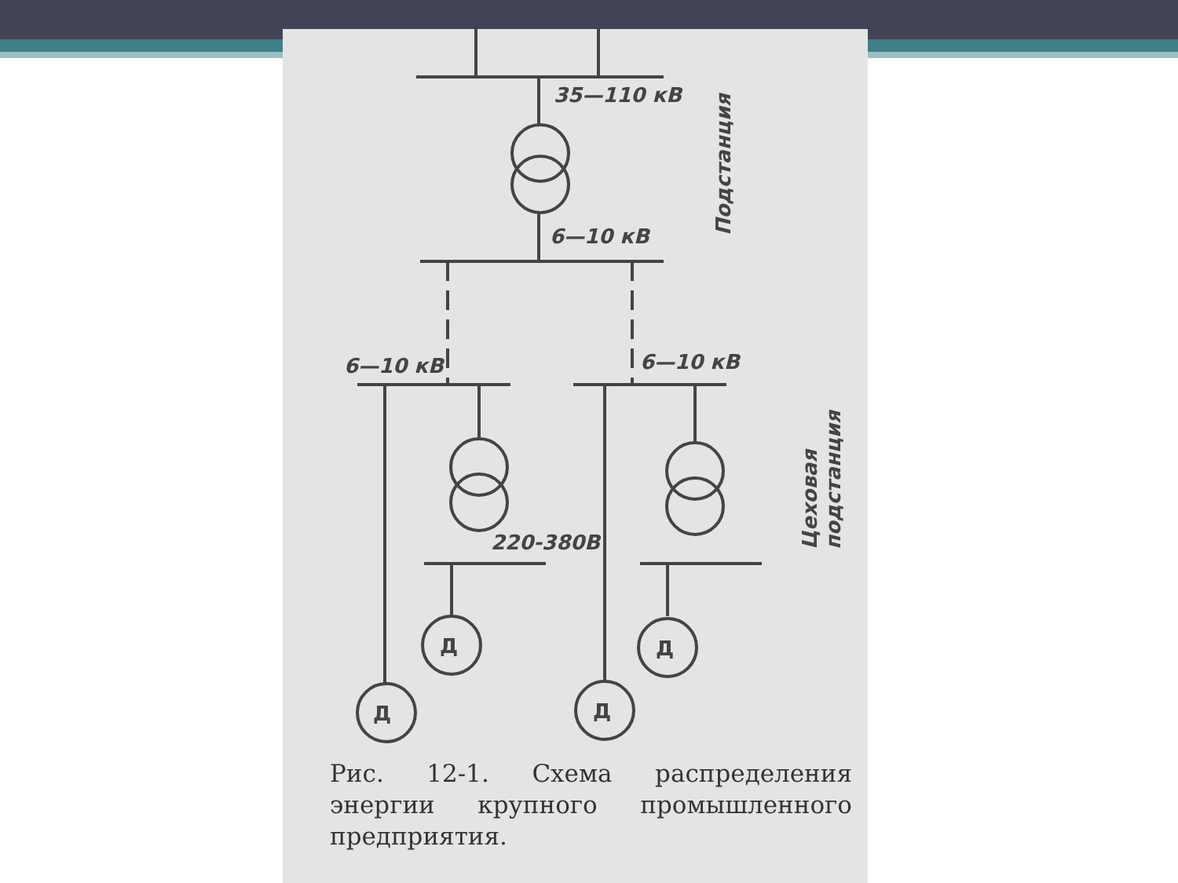35—110 кВ
6—10 кВ
6—10 кВ
6—10 кВ
220-380В
Д
Д
Д
Д
Подстанция
Цеховая
подстанция
Рис. 12-1. Схема распределения энергии крупного промышленного предприятия.